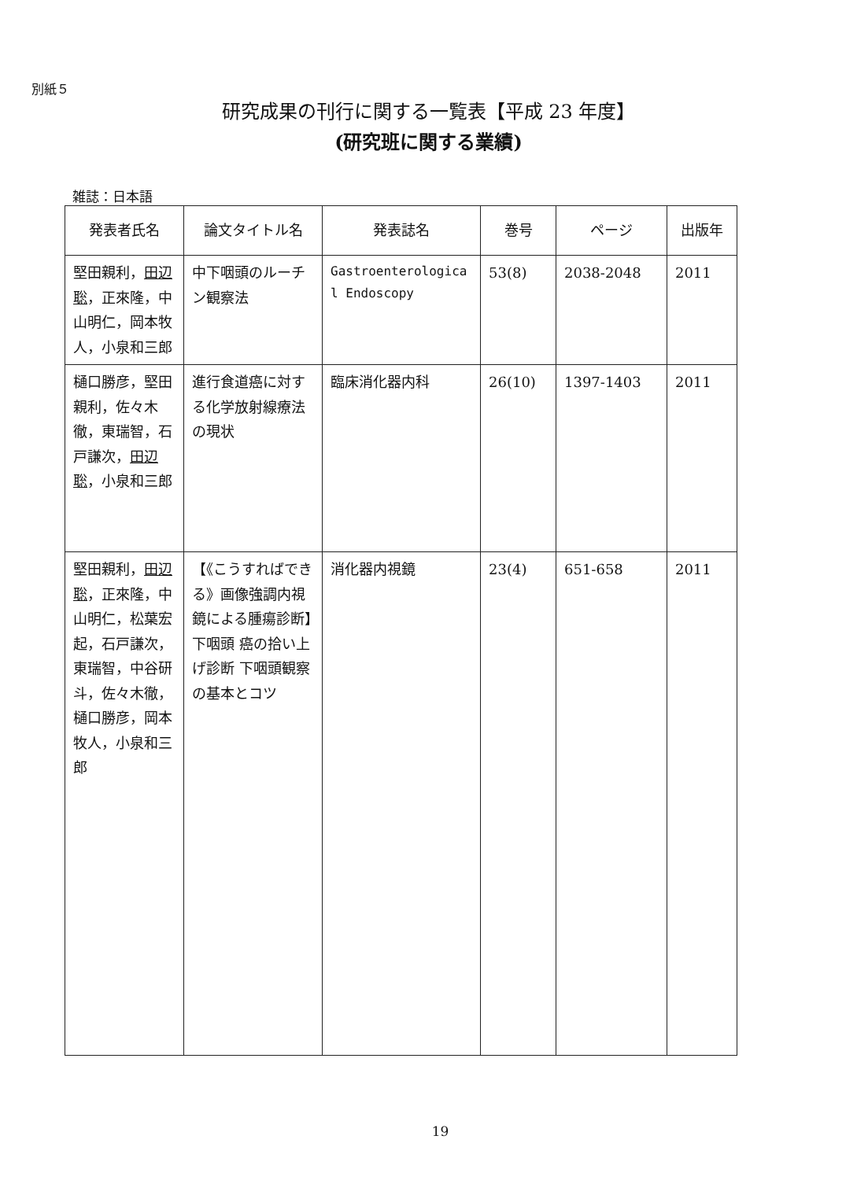別紙５
研究成果の刊行に関する一覧表【平成 23 年度】
(研究班に関する業績)
雑誌：日本語
| 発表者氏名 | 論文タイトル名 | 発表誌名 | 巻号 | ページ | 出版年 |
| --- | --- | --- | --- | --- | --- |
| 堅田親利， 田辺聡 ，正來隆，中山明仁，岡本牧人，小泉和三郎 | 中下咽頭のルーチン観察法 | Gastroenterologica l Endoscopy | 53(8) | 2038-2048 | 2011 |
| 樋口勝彦，堅田親利，佐々木徹，東瑞智，石戸謙次， 田辺聡 ，小泉和三郎 | 進行食道癌に対する化学放射線療法の現状 | 臨床消化器内科 | 26(10) | 1397-1403 | 2011 |
| 堅田親利， 田辺聡 ，正來隆，中山明仁，松葉宏起，石戸謙次，東瑞智，中谷研斗，佐々木徹，樋口勝彦，岡本牧人，小泉和三郎 | 【《こうすればできる》画像強調内視鏡による腫瘍診断】下咽頭 癌の拾い上げ診断 下咽頭観察の基本とコツ | 消化器内視鏡 | 23(4) | 651-658 | 2011 |
19